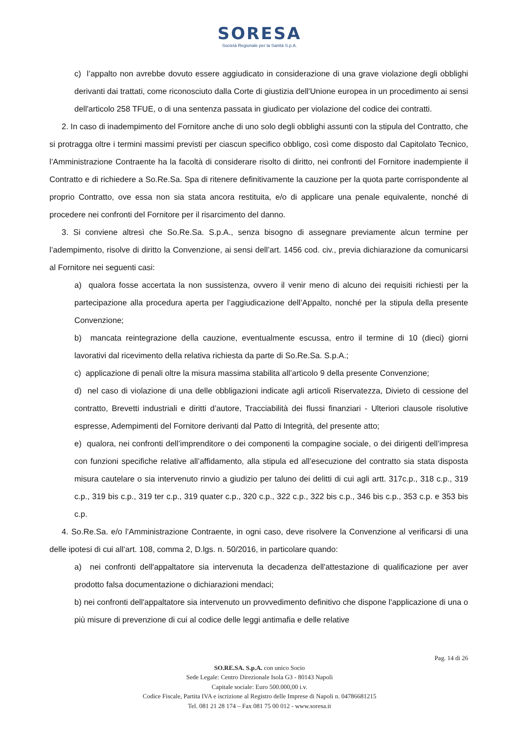SORESA
Società Regionale per la Sanità S.p.A.
c) l’appalto non avrebbe dovuto essere aggiudicato in considerazione di una grave violazione degli obblighi derivanti dai trattati, come riconosciuto dalla Corte di giustizia dell'Unione europea in un procedimento ai sensi dell'articolo 258 TFUE, o di una sentenza passata in giudicato per violazione del codice dei contratti.
2. In caso di inadempimento del Fornitore anche di uno solo degli obblighi assunti con la stipula del Contratto, che si protragga oltre i termini massimi previsti per ciascun specifico obbligo, così come disposto dal Capitolato Tecnico, l’Amministrazione Contraente ha la facoltà di considerare risolto di diritto, nei confronti del Fornitore inadempiente il Contratto e di richiedere a So.Re.Sa. Spa di ritenere definitivamente la cauzione per la quota parte corrispondente al proprio Contratto, ove essa non sia stata ancora restituita, e/o di applicare una penale equivalente, nonché di procedere nei confronti del Fornitore per il risarcimento del danno.
3. Si conviene altresì che So.Re.Sa. S.p.A., senza bisogno di assegnare previamente alcun termine per l’adempimento, risolve di diritto la Convenzione, ai sensi dell’art. 1456 cod. civ., previa dichiarazione da comunicarsi al Fornitore nei seguenti casi:
a) qualora fosse accertata la non sussistenza, ovvero il venir meno di alcuno dei requisiti richiesti per la partecipazione alla procedura aperta per l’aggiudicazione dell’Appalto, nonché per la stipula della presente Convenzione;
b) mancata reintegrazione della cauzione, eventualmente escussa, entro il termine di 10 (dieci) giorni lavorativi dal ricevimento della relativa richiesta da parte di So.Re.Sa. S.p.A.;
c) applicazione di penali oltre la misura massima stabilita all’articolo 9 della presente Convenzione;
d) nel caso di violazione di una delle obbligazioni indicate agli articoli Riservatezza, Divieto di cessione del contratto, Brevetti industriali e diritti d’autore, Tracciabilità dei flussi finanziari - Ulteriori clausole risolutive espresse, Adempimenti del Fornitore derivanti dal Patto di Integrità, del presente atto;
e) qualora, nei confronti dell’imprenditore o dei componenti la compagine sociale, o dei dirigenti dell’impresa con funzioni specifiche relative all’affidamento, alla stipula ed all’esecuzione del contratto sia stata disposta misura cautelare o sia intervenuto rinvio a giudizio per taluno dei delitti di cui agli artt. 317c.p., 318 c.p., 319 c.p., 319 bis c.p., 319 ter c.p., 319 quater c.p., 320 c.p., 322 c.p., 322 bis c.p., 346 bis c.p., 353 c.p. e 353 bis c.p.
4. So.Re.Sa. e/o l’Amministrazione Contraente, in ogni caso, deve risolvere la Convenzione al verificarsi di una delle ipotesi di cui all’art. 108, comma 2, D.lgs. n. 50/2016, in particolare quando:
a) nei confronti dell'appaltatore sia intervenuta la decadenza dell'attestazione di qualificazione per aver prodotto falsa documentazione o dichiarazioni mendaci;
b) nei confronti dell'appaltatore sia intervenuto un provvedimento definitivo che dispone l'applicazione di una o più misure di prevenzione di cui al codice delle leggi antimafia e delle relative
Pag. 14 di 26
SO.RE.SA. S.p.A. con unico Socio
Sede Legale: Centro Direzionale Isola G3 - 80143 Napoli
Capitale sociale: Euro 500.000,00 i.v.
Codice Fiscale, Partita IVA e iscrizione al Registro delle Imprese di Napoli n. 04786681215
Tel. 081 21 28 174 – Fax 081 75 00 012 - www.soresa.it